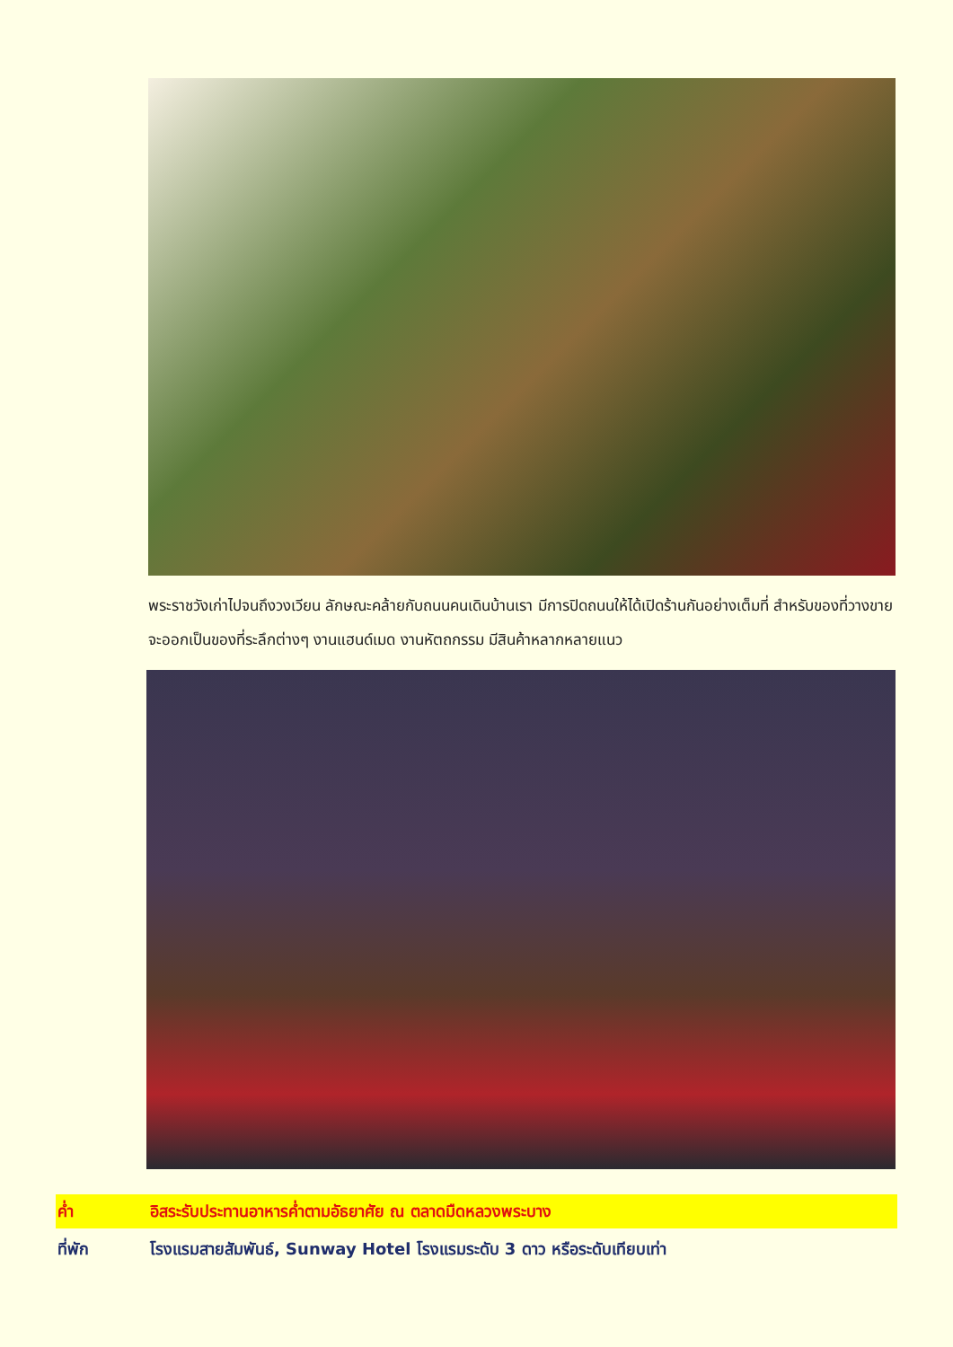พระราชวังเก่าไปจนถึงวงเวียน ลักษณะคล้ายกับถนนคนเดินบ้านเรา มีการปิดถนนให้ได้เปิดร้านกันอย่างเต็มที่ สำหรับของที่วางขายจะออกเป็นของที่ระลึกต่างๆ งานแฮนด์เมด งานหัตถกรรม มีสินค้าหลากหลายแนว
ค่ำ อิสระรับประทานอาหารค่ำตามอัธยาศัย ณ ตลาดมืดหลวงพระบาง
ที่พัก โรงแรมสายสัมพันธ์, Sunway Hotel โรงแรมระดับ 3 ดาว หรือระดับเทียบเท่า